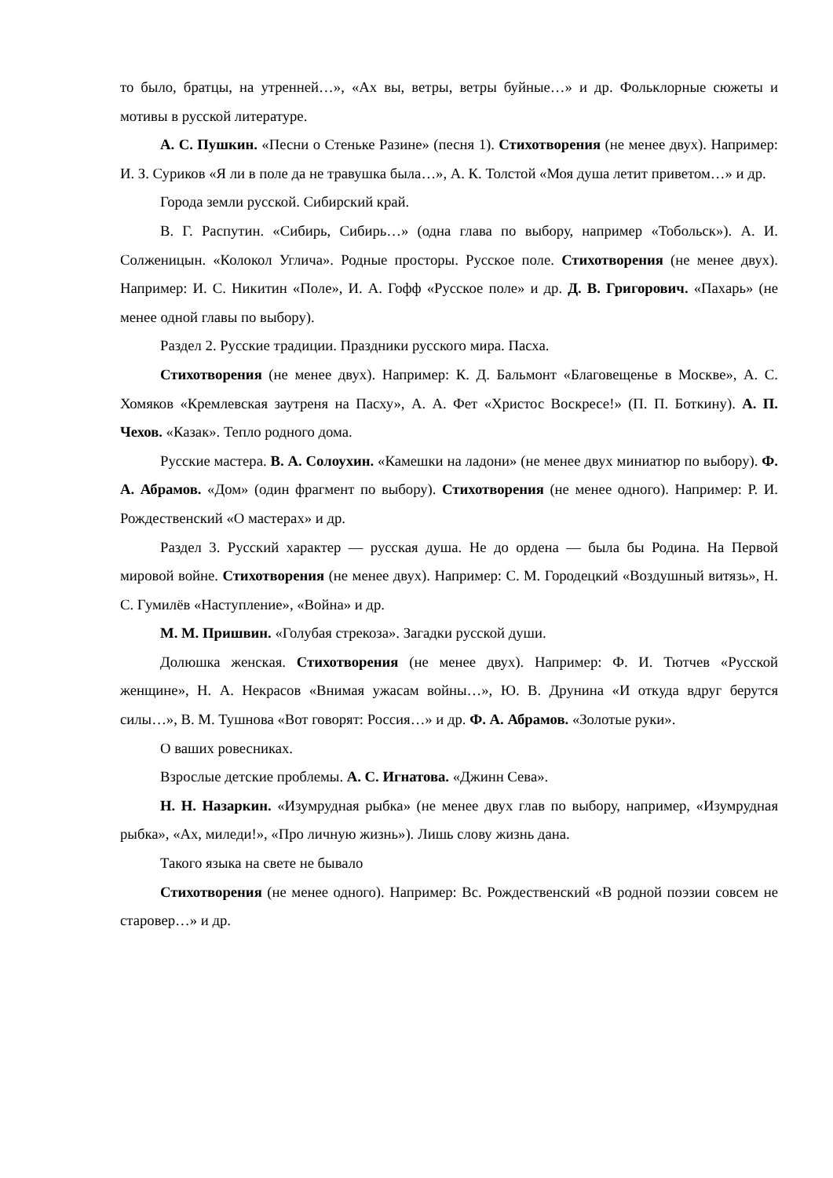то было, братцы, на утренней…», «Ах вы, ветры, ветры буйные…» и др. Фольклорные сюжеты и мотивы в русской литературе.
А. С. Пушкин. «Песни о Стеньке Разине» (песня 1). Стихотворения (не менее двух). Например: И. З. Суриков «Я ли в поле да не травушка была…», А. К. Толстой «Моя душа летит приветом…» и др.
Города земли русской. Сибирский край.
В. Г. Распутин. «Сибирь, Сибирь…» (одна глава по выбору, например «Тобольск»). А. И. Солженицын. «Колокол Углича». Родные просторы. Русское поле. Стихотворения (не менее двух). Например: И. С. Никитин «Поле», И. А. Гофф «Русское поле» и др. Д. В. Григорович. «Пахарь» (не менее одной главы по выбору).
Раздел 2. Русские традиции. Праздники русского мира. Пасха.
Стихотворения (не менее двух). Например: К. Д. Бальмонт «Благовещенье в Москве», А. С. Хомяков «Кремлевская заутреня на Пасху», А. А. Фет «Христос Воскресе!» (П. П. Боткину). А. П. Чехов. «Казак». Тепло родного дома.
Русские мастера. В. А. Солоухин. «Камешки на ладони» (не менее двух миниатюр по выбору). Ф. А. Абрамов. «Дом» (один фрагмент по выбору). Стихотворения (не менее одного). Например: Р. И. Рождественский «О мастерах» и др.
Раздел 3. Русский характер — русская душа. Не до ордена — была бы Родина. На Первой мировой войне. Стихотворения (не менее двух). Например: С. М. Городецкий «Воздушный витязь», Н. С. Гумилёв «Наступление», «Война» и др.
М. М. Пришвин. «Голубая стрекоза». Загадки русской души.
Долюшка женская. Стихотворения (не менее двух). Например: Ф. И. Тютчев «Русской женщине», Н. А. Некрасов «Внимая ужасам войны…», Ю. В. Друнина «И откуда вдруг берутся силы…», В. М. Тушнова «Вот говорят: Россия…» и др. Ф. А. Абрамов. «Золотые руки».
О ваших ровесниках.
Взрослые детские проблемы. А. С. Игнатова. «Джинн Сева».
Н. Н. Назаркин. «Изумрудная рыбка» (не менее двух глав по выбору, например, «Изумрудная рыбка», «Ах, миледи!», «Про личную жизнь»). Лишь слову жизнь дана.
Такого языка на свете не бывало
Стихотворения (не менее одного). Например: Вс. Рождественский «В родной поэзии совсем не старовер…» и др.